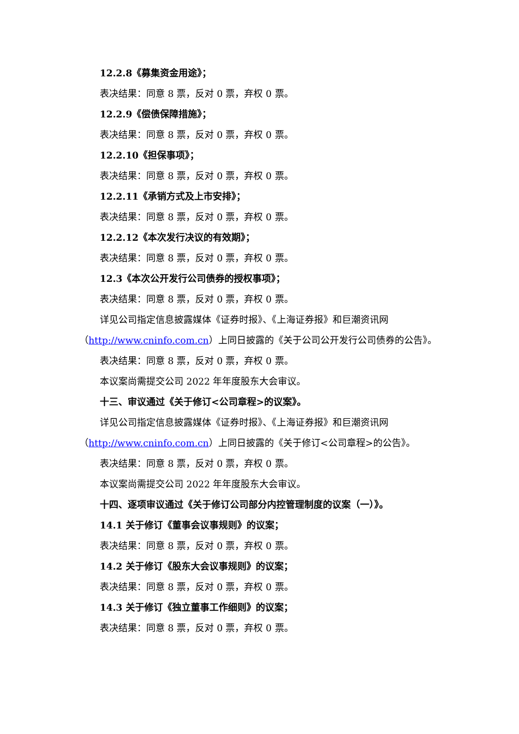12.2.8《募集资金用途》；
表决结果：同意 8 票，反对 0 票，弃权 0 票。
12.2.9《偿债保障措施》；
表决结果：同意 8 票，反对 0 票，弃权 0 票。
12.2.10《担保事项》；
表决结果：同意 8 票，反对 0 票，弃权 0 票。
12.2.11《承销方式及上市安排》；
表决结果：同意 8 票，反对 0 票，弃权 0 票。
12.2.12《本次发行决议的有效期》；
表决结果：同意 8 票，反对 0 票，弃权 0 票。
12.3《本次公开发行公司债券的授权事项》；
表决结果：同意 8 票，反对 0 票，弃权 0 票。
详见公司指定信息披露媒体《证券时报》、《上海证券报》和巨潮资讯网（http://www.cninfo.com.cn）上同日披露的《关于公司公开发行公司债券的公告》。
表决结果：同意 8 票，反对 0 票，弃权 0 票。
本议案尚需提交公司 2022 年年度股东大会审议。
十三、审议通过《关于修订<公司章程>的议案》。
详见公司指定信息披露媒体《证券时报》、《上海证券报》和巨潮资讯网（http://www.cninfo.com.cn）上同日披露的《关于修订<公司章程>的公告》。
表决结果：同意 8 票，反对 0 票，弃权 0 票。
本议案尚需提交公司 2022 年年度股东大会审议。
十四、逐项审议通过《关于修订公司部分内控管理制度的议案（一）》。
14.1 关于修订《董事会议事规则》的议案；
表决结果：同意 8 票，反对 0 票，弃权 0 票。
14.2 关于修订《股东大会议事规则》的议案；
表决结果：同意 8 票，反对 0 票，弃权 0 票。
14.3 关于修订《独立董事工作细则》的议案；
表决结果：同意 8 票，反对 0 票，弃权 0 票。